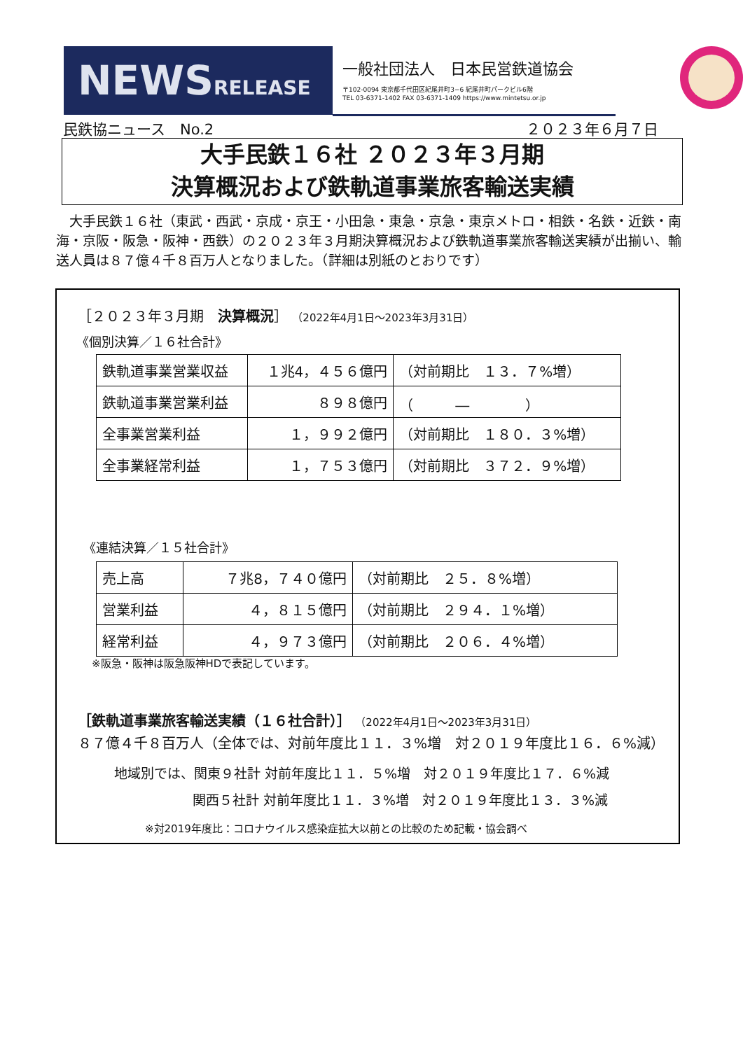NEWSRELEASE
一般社団法人　日本民営鉄道協会
〒102-0094 東京都千代田区紀尾井町3−6 紀尾井町パークビル6階
TEL 03-6371-1402 FAX 03-6371-1409 https://www.mintetsu.or.jp
民鉄協ニュース　No.2 ２０２３年６月７日
大手民鉄１６社 ２０２３年３月期
決算概況および鉄軌道事業旅客輸送実績
　大手民鉄１６社（東武・西武・京成・京王・小田急・東急・京急・東京メトロ・相鉄・名鉄・近鉄・南海・京阪・阪急・阪神・西鉄）の２０２３年３月期決算概況および鉄軌道事業旅客輸送実績が出揃い、輸送人員は８７億４千８百万人となりました。（詳細は別紙のとおりです）
［２０２３年３月期　決算概況］ （2022年4月1日〜2023年3月31日）
《個別決算／１６社合計》
| 鉄軌道事業営業収益 | １兆4，４５６億円 | （対前期比 １３．７%増） |
| 鉄軌道事業営業利益 | ８９８億円 | （ ― ） |
| 全事業営業利益 | １，９９２億円 | （対前期比 １８０．３%増） |
| 全事業経常利益 | １，７５３億円 | （対前期比 ３７２．９%増） |
《連結決算／１５社合計》
| 売上高 | ７兆8，７４０億円 | （対前期比 ２５．８%増） |
| 営業利益 | ４，８１５億円 | （対前期比 ２９４．１%増） |
| 経常利益 | ４，９７３億円 | （対前期比 ２０６．４%増） |
※阪急・阪神は阪急阪神HDで表記しています。
［鉄軌道事業旅客輸送実績（１６社合計）］ （2022年4月1日〜2023年3月31日）
８７億４千８百万人（全体では、対前年度比１１．３%増　対２０１９年度比１６．６%減）
地域別では、関東９社計 対前年度比１１．５%増　対２０１９年度比１７．６%減
関西５社計 対前年度比１１．３%増　対２０１９年度比１３．３%減
※対2019年度比：コロナウイルス感染症拡大以前との比較のため記載・協会調べ